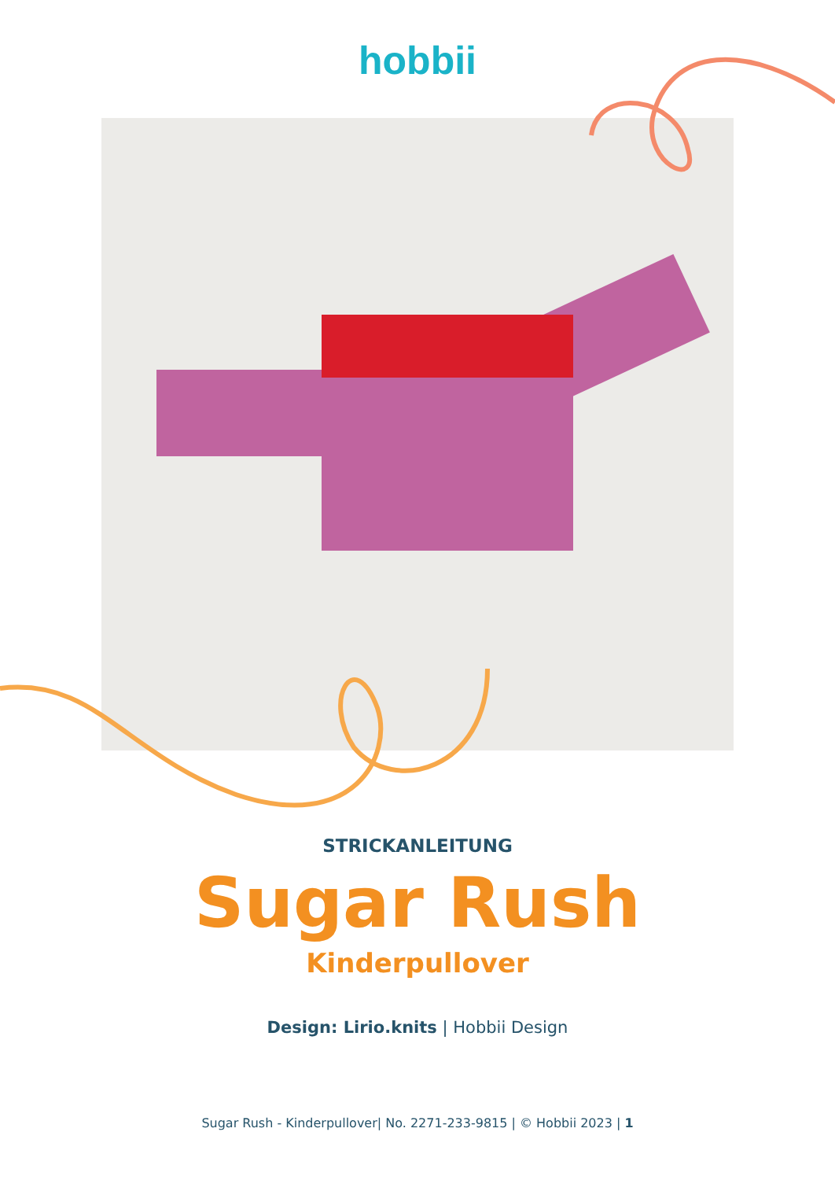hobbii
STRICKANLEITUNG
Sugar Rush
Kinderpullover
Design: Lirio.knits | Hobbii Design
Sugar Rush - Kinderpullover| No. 2271-233-9815 | © Hobbii 2023 | 1